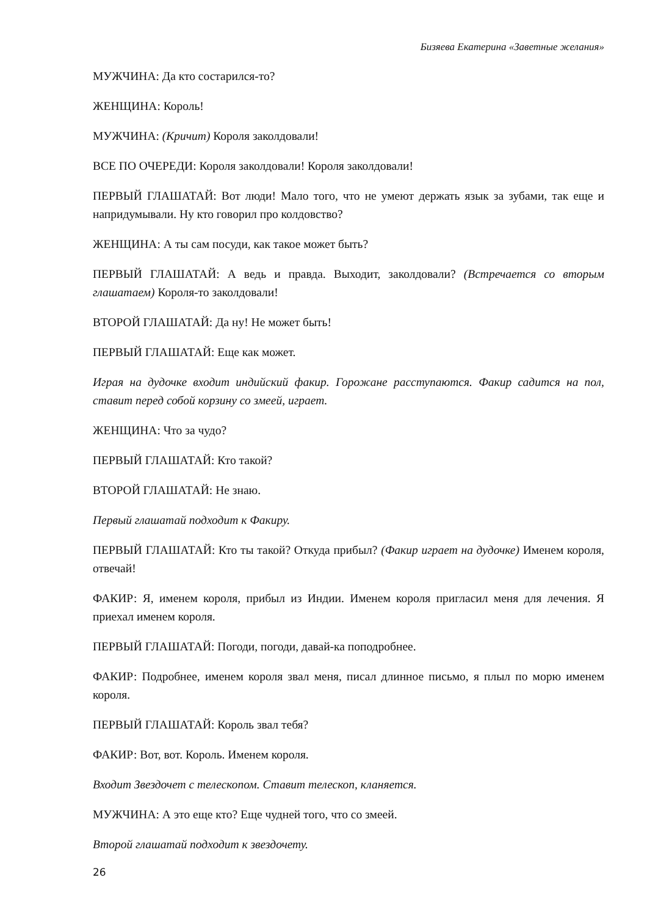Бизяева Екатерина «Заветные желания»
МУЖЧИНА: Да кто состарился-то?
ЖЕНЩИНА: Король!
МУЖЧИНА: (Кричит) Короля заколдовали!
ВСЕ ПО ОЧЕРЕДИ: Короля заколдовали! Короля заколдовали!
ПЕРВЫЙ ГЛАШАТАЙ: Вот люди! Мало того, что не умеют держать язык за зубами, так еще и напридумывали. Ну кто говорил про колдовство?
ЖЕНЩИНА: А ты сам посуди, как такое может быть?
ПЕРВЫЙ ГЛАШАТАЙ: А ведь и правда. Выходит, заколдовали? (Встречается со вторым глашатаем) Короля-то заколдовали!
ВТОРОЙ ГЛАШАТАЙ: Да ну! Не может быть!
ПЕРВЫЙ ГЛАШАТАЙ: Еще как может.
Играя на дудочке входит индийский факир. Горожане расступаются. Факир садится на пол, ставит перед собой корзину со змеей, играет.
ЖЕНЩИНА: Что за чудо?
ПЕРВЫЙ ГЛАШАТАЙ: Кто такой?
ВТОРОЙ ГЛАШАТАЙ: Не знаю.
Первый глашатай подходит к Факиру.
ПЕРВЫЙ ГЛАШАТАЙ: Кто ты такой? Откуда прибыл? (Факир играет на дудочке) Именем короля, отвечай!
ФАКИР: Я, именем короля, прибыл из Индии. Именем короля пригласил меня для лечения. Я приехал именем короля.
ПЕРВЫЙ ГЛАШАТАЙ: Погоди, погоди, давай-ка поподробнее.
ФАКИР: Подробнее, именем короля звал меня, писал длинное письмо, я плыл по морю именем короля.
ПЕРВЫЙ ГЛАШАТАЙ: Король звал тебя?
ФАКИР: Вот, вот. Король. Именем короля.
Входит Звездочет с телескопом. Ставит телескоп, кланяется.
МУЖЧИНА: А это еще кто? Еще чудней того, что со змеей.
Второй глашатай подходит к звездочету.
26